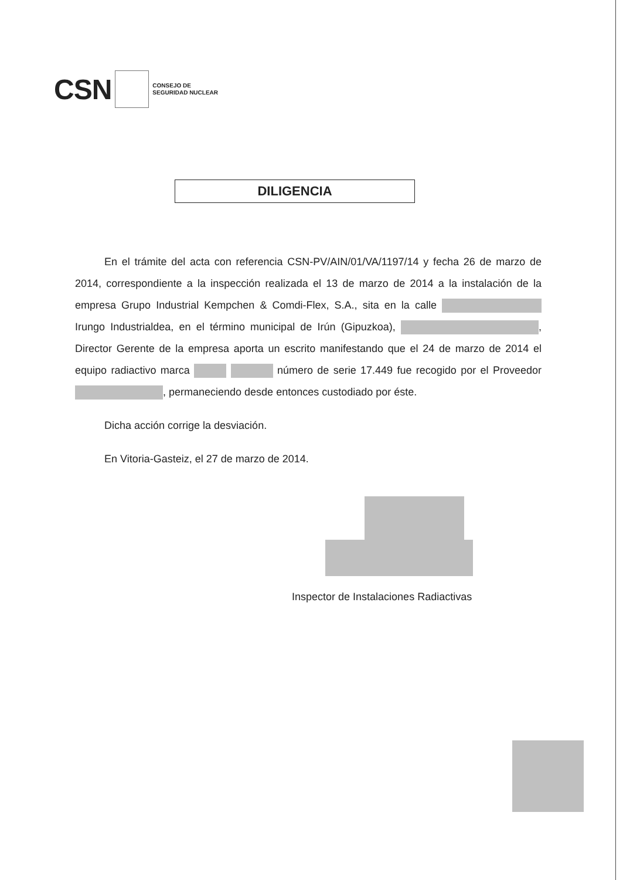CSN
CONSEJO DE
SEGURIDAD NUCLEAR
DILIGENCIA
En el trámite del acta con referencia CSN-PV/AIN/01/VA/1197/14 y fecha 26 de marzo de 2014, correspondiente a la inspección realizada el 13 de marzo de 2014 a la instalación de la empresa Grupo Industrial Kempchen & Comdi-Flex, S.A., sita en la calle Irungo Industrialdea, en el término municipal de Irún (Gipuzkoa), , Director Gerente de la empresa aporta un escrito manifestando que el 24 de marzo de 2014 el equipo radiactivo marca número de serie 17.449 fue recogido por el Proveedor , permaneciendo desde entonces custodiado por éste.
Dicha acción corrige la desviación.
En Vitoria-Gasteiz, el 27 de marzo de 2014.
Inspector de Instalaciones Radiactivas